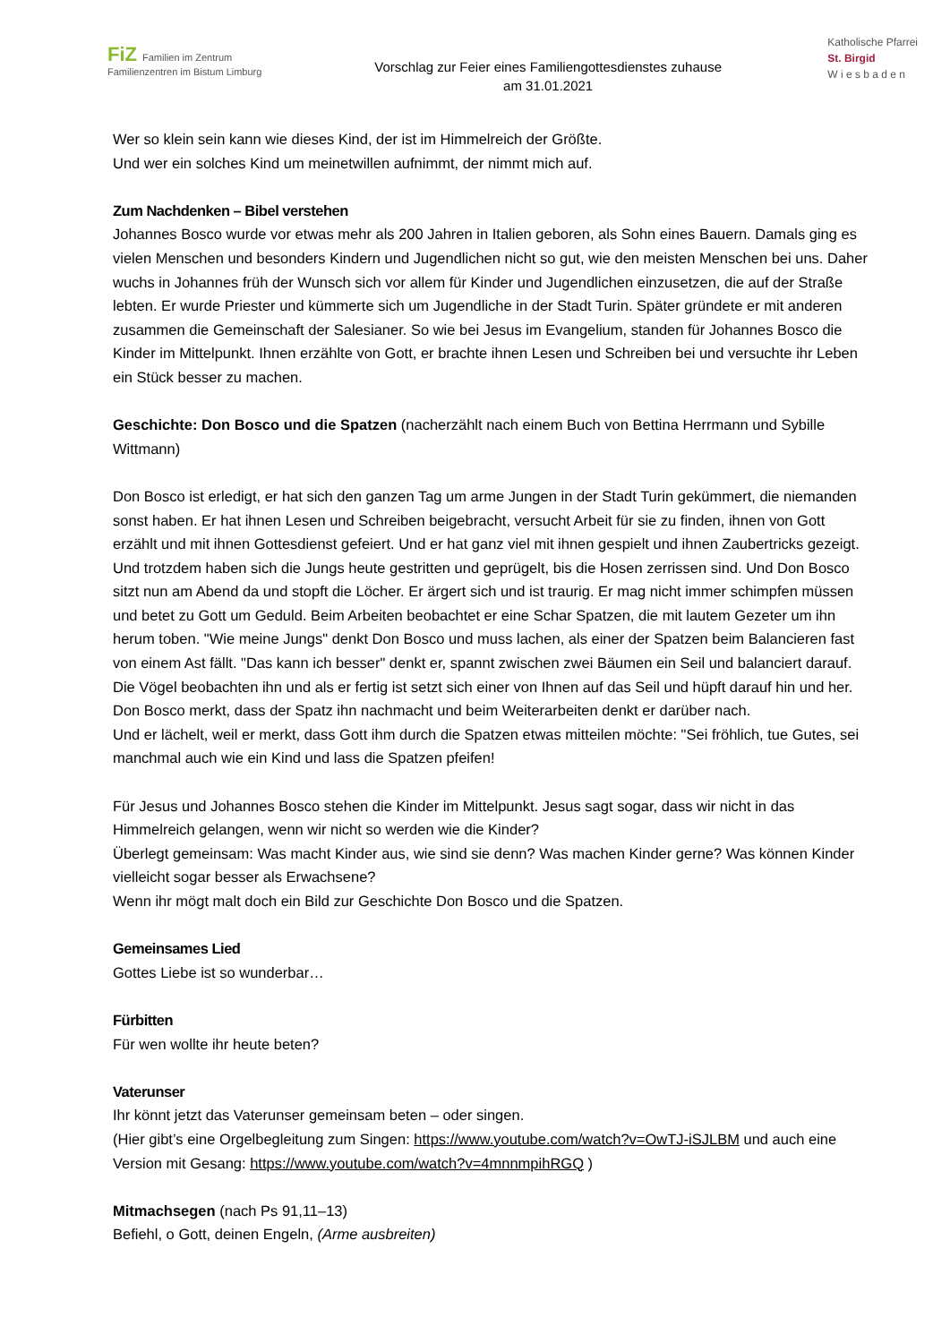FiZ Familien im Zentrum
Familienzentren im Bistum Limburg
Vorschlag zur Feier eines Familiengottesdienstes zuhause
am 31.01.2021
Katholische Pfarrei
St. Birgid
W i e s b a d e n
Wer so klein sein kann wie dieses Kind, der ist im Himmelreich der Größte.
Und wer ein solches Kind um meinetwillen aufnimmt, der nimmt mich auf.
Zum Nachdenken – Bibel verstehen
Johannes Bosco wurde vor etwas mehr als 200 Jahren in Italien geboren, als Sohn eines Bauern. Damals ging es vielen Menschen und besonders Kindern und Jugendlichen nicht so gut, wie den meisten Menschen bei uns. Daher wuchs in Johannes früh der Wunsch sich vor allem für Kinder und Jugendlichen einzusetzen, die auf der Straße lebten. Er wurde Priester und kümmerte sich um Jugendliche in der Stadt Turin. Später gründete er mit anderen zusammen die Gemeinschaft der Salesianer. So wie bei Jesus im Evangelium, standen für Johannes Bosco die Kinder im Mittelpunkt. Ihnen erzählte von Gott, er brachte ihnen Lesen und Schreiben bei und versuchte ihr Leben ein Stück besser zu machen.
Geschichte: Don Bosco und die Spatzen (nacherzählt nach einem Buch von Bettina Herrmann und Sybille Wittmann)
Don Bosco ist erledigt, er hat sich den ganzen Tag um arme Jungen in der Stadt Turin gekümmert, die niemanden sonst haben. Er hat ihnen Lesen und Schreiben beigebracht, versucht Arbeit für sie zu finden, ihnen von Gott erzählt und mit ihnen Gottesdienst gefeiert. Und er hat ganz viel mit ihnen gespielt und ihnen Zaubertricks gezeigt. Und trotzdem haben sich die Jungs heute gestritten und geprügelt, bis die Hosen zerrissen sind. Und Don Bosco sitzt nun am Abend da und stopft die Löcher. Er ärgert sich und ist traurig. Er mag nicht immer schimpfen müssen und betet zu Gott um Geduld. Beim Arbeiten beobachtet er eine Schar Spatzen, die mit lautem Gezeter um ihn herum toben. "Wie meine Jungs" denkt Don Bosco und muss lachen, als einer der Spatzen beim Balancieren fast von einem Ast fällt. "Das kann ich besser" denkt er, spannt zwischen zwei Bäumen ein Seil und balanciert darauf. Die Vögel beobachten ihn und als er fertig ist setzt sich einer von Ihnen auf das Seil und hüpft darauf hin und her. Don Bosco merkt, dass der Spatz ihn nachmacht und beim Weiterarbeiten denkt er darüber nach.
Und er lächelt, weil er merkt, dass Gott ihm durch die Spatzen etwas mitteilen möchte: "Sei fröhlich, tue Gutes, sei manchmal auch wie ein Kind und lass die Spatzen pfeifen!
Für Jesus und Johannes Bosco stehen die Kinder im Mittelpunkt. Jesus sagt sogar, dass wir nicht in das Himmelreich gelangen, wenn wir nicht so werden wie die Kinder?
Überlegt gemeinsam: Was macht Kinder aus, wie sind sie denn? Was machen Kinder gerne? Was können Kinder vielleicht sogar besser als Erwachsene?
Wenn ihr mögt malt doch ein Bild zur Geschichte Don Bosco und die Spatzen.
Gemeinsames Lied
Gottes Liebe ist so wunderbar…
Fürbitten
Für wen wollte ihr heute beten?
Vaterunser
Ihr könnt jetzt das Vaterunser gemeinsam beten – oder singen.
(Hier gibt’s eine Orgelbegleitung zum Singen: https://www.youtube.com/watch?v=OwTJ-iSJLBM und auch eine Version mit Gesang: https://www.youtube.com/watch?v=4mnnmpihRGQ )
Mitmachsegen (nach Ps 91,11–13)
Befiehl, o Gott, deinen Engeln, (Arme ausbreiten)